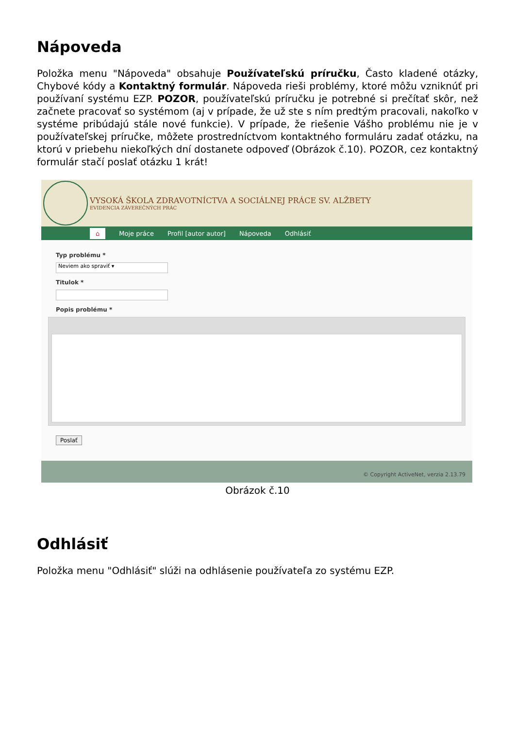Nápoveda
Položka menu "Nápoveda" obsahuje Používateľskú príručku, Často kladené otázky, Chybové kódy a Kontaktný formulár. Nápoveda rieši problémy, ktoré môžu vzniknúť pri používaní systému EZP. POZOR, používateľskú príručku je potrebné si prečítať skôr, než začnete pracovať so systémom (aj v prípade, že už ste s ním predtým pracovali, nakoľko v systéme pribúdajú stále nové funkcie). V prípade, že riešenie Vášho problému nie je v používateľskej príručke, môžete prostredníctvom kontaktného formuláru zadať otázku, na ktorú v priebehu niekoľkých dní dostanete odpoveď (Obrázok č.10). POZOR, cez kontaktný formulár stačí poslať otázku 1 krát!
VYSOKÁ ŠKOLA ZDRAVOTNÍCTVA A SOCIÁLNEJ PRÁCE SV. ALŽBETY
EVIDENCIA ZÁVEREČNÝCH PRÁC
⌂ Moje práce Profil [autor autor] Nápoveda Odhlásiť
Typ problému *
Neviem ako spraviť ▾
Titulok *
Popis problému *
Poslať
© Copyright ActiveNet, verzia 2.13.79
Obrázok č.10
Odhlásiť
Položka menu "Odhlásiť" slúži na odhlásenie používateľa zo systému EZP.